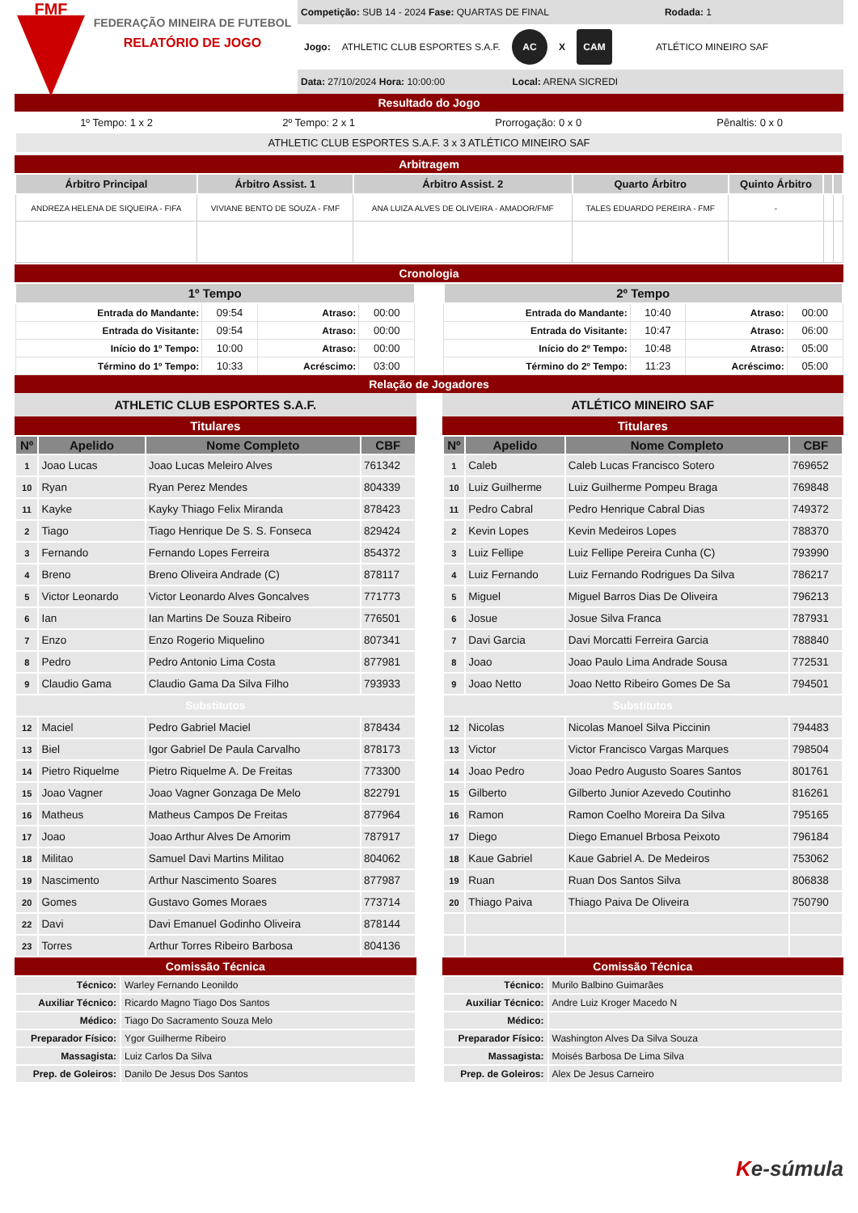FMF
FEDERAÇÃO MINEIRA DE FUTEBOL
RELATÓRIO DE JOGO
Competição: SUB 14 - 2024 Fase: QUARTAS DE FINAL Rodada: 1
Jogo: ATHLETIC CLUB ESPORTES S.A.F.
AC
X
CAM
ATLÉTICO MINEIRO SAF
Data: 27/10/2024 Hora: 10:00:00 Local: ARENA SICREDI
Resultado do Jogo
| 1º Tempo: 1 x 2 | 2º Tempo: 2 x 1 | Prorrogação: 0 x 0 | Pênaltis: 0 x 0 |
| ATHLETIC CLUB ESPORTES S.A.F. 3 x 3 ATLÉTICO MINEIRO SAF | | | |
Arbitragem
| Árbitro Principal | Árbitro Assist. 1 | Árbitro Assist. 2 | Quarto Árbitro | Quinto Árbitro | | |
| --- | --- | --- | --- | --- | --- | --- |
| ANDREZA HELENA DE SIQUEIRA - FIFA | VIVIANE BENTO DE SOUZA - FMF | ANA LUIZA ALVES DE OLIVEIRA - AMADOR/FMF | TALES EDUARDO PEREIRA - FMF | - | | |
Cronologia
| 1º Tempo | | | |
| --- | --- | --- | --- |
| Entrada do Mandante: | 09:54 | Atraso: | 00:00 |
| Entrada do Visitante: | 09:54 | Atraso: | 00:00 |
| Início do 1º Tempo: | 10:00 | Atraso: | 00:00 |
| Término do 1º Tempo: | 10:33 | Acréscimo: | 03:00 |
| 2º Tempo | | | |
| --- | --- | --- | --- |
| Entrada do Mandante: | 10:40 | Atraso: | 00:00 |
| Entrada do Visitante: | 10:47 | Atraso: | 06:00 |
| Início do 2º Tempo: | 10:48 | Atraso: | 05:00 |
| Término do 2º Tempo: | 11:23 | Acréscimo: | 05:00 |
Relação de Jogadores
ATHLETIC CLUB ESPORTES S.A.F.
Titulares
| Nº | Apelido | Nome Completo | CBF |
| --- | --- | --- | --- |
| 1 | Joao Lucas | Joao Lucas Meleiro Alves | 761342 |
| 10 | Ryan | Ryan Perez Mendes | 804339 |
| 11 | Kayke | Kayky Thiago Felix Miranda | 878423 |
| 2 | Tiago | Tiago Henrique De S. S. Fonseca | 829424 |
| 3 | Fernando | Fernando Lopes Ferreira | 854372 |
| 4 | Breno | Breno Oliveira Andrade (C) | 878117 |
| 5 | Victor Leonardo | Victor Leonardo Alves Goncalves | 771773 |
| 6 | Ian | Ian Martins De Souza Ribeiro | 776501 |
| 7 | Enzo | Enzo Rogerio Miquelino | 807341 |
| 8 | Pedro | Pedro Antonio Lima Costa | 877981 |
| 9 | Claudio Gama | Claudio Gama Da Silva Filho | 793933 |
| Substitutos | | | |
| 12 | Maciel | Pedro Gabriel Maciel | 878434 |
| 13 | Biel | Igor Gabriel De Paula Carvalho | 878173 |
| 14 | Pietro Riquelme | Pietro Riquelme A. De Freitas | 773300 |
| 15 | Joao Vagner | Joao Vagner Gonzaga De Melo | 822791 |
| 16 | Matheus | Matheus Campos De Freitas | 877964 |
| 17 | Joao | Joao Arthur Alves De Amorim | 787917 |
| 18 | Militao | Samuel Davi Martins Militao | 804062 |
| 19 | Nascimento | Arthur Nascimento Soares | 877987 |
| 20 | Gomes | Gustavo Gomes Moraes | 773714 |
| 22 | Davi | Davi Emanuel Godinho Oliveira | 878144 |
| 23 | Torres | Arthur Torres Ribeiro Barbosa | 804136 |
Comissão Técnica
| Técnico: | Warley Fernando Leonildo |
| Auxiliar Técnico: | Ricardo Magno Tiago Dos Santos |
| Médico: | Tiago Do Sacramento Souza Melo |
| Preparador Físico: | Ygor Guilherme Ribeiro |
| Massagista: | Luiz Carlos Da Silva |
| Prep. de Goleiros: | Danilo De Jesus Dos Santos |
ATLÉTICO MINEIRO SAF
Titulares
| Nº | Apelido | Nome Completo | CBF |
| --- | --- | --- | --- |
| 1 | Caleb | Caleb Lucas Francisco Sotero | 769652 |
| 10 | Luiz Guilherme | Luiz Guilherme Pompeu Braga | 769848 |
| 11 | Pedro Cabral | Pedro Henrique Cabral Dias | 749372 |
| 2 | Kevin Lopes | Kevin Medeiros Lopes | 788370 |
| 3 | Luiz Fellipe | Luiz Fellipe Pereira Cunha (C) | 793990 |
| 4 | Luiz Fernando | Luiz Fernando Rodrigues Da Silva | 786217 |
| 5 | Miguel | Miguel Barros Dias De Oliveira | 796213 |
| 6 | Josue | Josue Silva Franca | 787931 |
| 7 | Davi Garcia | Davi Morcatti Ferreira Garcia | 788840 |
| 8 | Joao | Joao Paulo Lima Andrade Sousa | 772531 |
| 9 | Joao Netto | Joao Netto Ribeiro Gomes De Sa | 794501 |
| Substitutos | | | |
| 12 | Nicolas | Nicolas Manoel Silva Piccinin | 794483 |
| 13 | Victor | Victor Francisco Vargas Marques | 798504 |
| 14 | Joao Pedro | Joao Pedro Augusto Soares Santos | 801761 |
| 15 | Gilberto | Gilberto Junior Azevedo Coutinho | 816261 |
| 16 | Ramon | Ramon Coelho Moreira Da Silva | 795165 |
| 17 | Diego | Diego Emanuel Brbosa Peixoto | 796184 |
| 18 | Kaue Gabriel | Kaue Gabriel A. De Medeiros | 753062 |
| 19 | Ruan | Ruan Dos Santos Silva | 806838 |
| 20 | Thiago Paiva | Thiago Paiva De Oliveira | 750790 |
Comissão Técnica
| Técnico: | Murilo Balbino Guimarães |
| Auxiliar Técnico: | Andre Luiz Kroger Macedo N |
| Médico: | |
| Preparador Físico: | Washington Alves Da Silva Souza |
| Massagista: | Moisés Barbosa De Lima Silva |
| Prep. de Goleiros: | Alex De Jesus Carneiro |
Ke-súmula